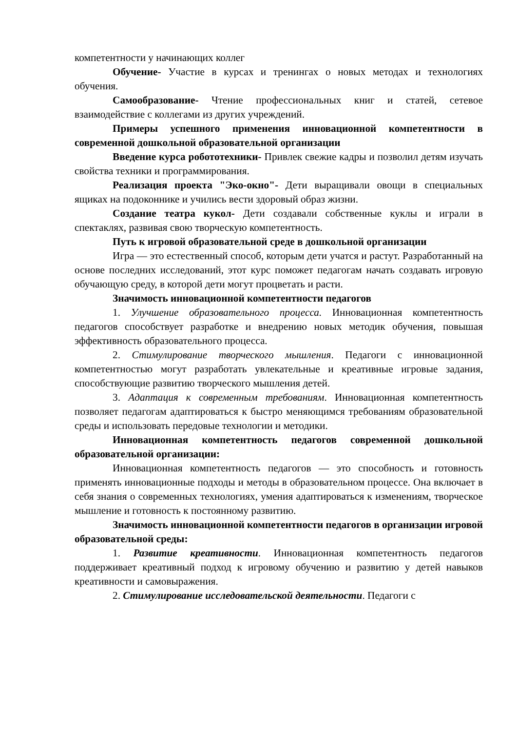компетентности у начинающих коллег
Обучение- Участие в курсах и тренингах о новых методах и технологиях обучения.
Самообразование- Чтение профессиональных книг и статей, сетевое взаимодействие с коллегами из других учреждений.
Примеры успешного применения инновационной компетентности в современной дошкольной образовательной организации
Введение курса робототехники- Привлек свежие кадры и позволил детям изучать свойства техники и программирования.
Реализация проекта "Эко-окно"- Дети выращивали овощи в специальных ящиках на подоконнике и учились вести здоровый образ жизни.
Создание театра кукол- Дети создавали собственные куклы и играли в спектаклях, развивая свою творческую компетентность.
Путь к игровой образовательной среде в дошкольной организации
Игра — это естественный способ, которым дети учатся и растут. Разработанный на основе последних исследований, этот курс поможет педагогам начать создавать игровую обучающую среду, в которой дети могут процветать и расти.
Значимость инновационной компетентности педагогов
1. Улучшение образовательного процесса. Инновационная компетентность педагогов способствует разработке и внедрению новых методик обучения, повышая эффективность образовательного процесса.
2. Стимулирование творческого мышления. Педагоги с инновационной компетентностью могут разработать увлекательные и креативные игровые задания, способствующие развитию творческого мышления детей.
3. Адаптация к современным требованиям. Инновационная компетентность позволяет педагогам адаптироваться к быстро меняющимся требованиям образовательной среды и использовать передовые технологии и методики.
Инновационная компетентность педагогов современной дошкольной образовательной организации:
Инновационная компетентность педагогов — это способность и готовность применять инновационные подходы и методы в образовательном процессе. Она включает в себя знания о современных технологиях, умения адаптироваться к изменениям, творческое мышление и готовность к постоянному развитию.
Значимость инновационной компетентности педагогов в организации игровой образовательной среды:
1. Развитие креативности. Инновационная компетентность педагогов поддерживает креативный подход к игровому обучению и развитию у детей навыков креативности и самовыражения.
2. Стимулирование исследовательской деятельности. Педагоги с